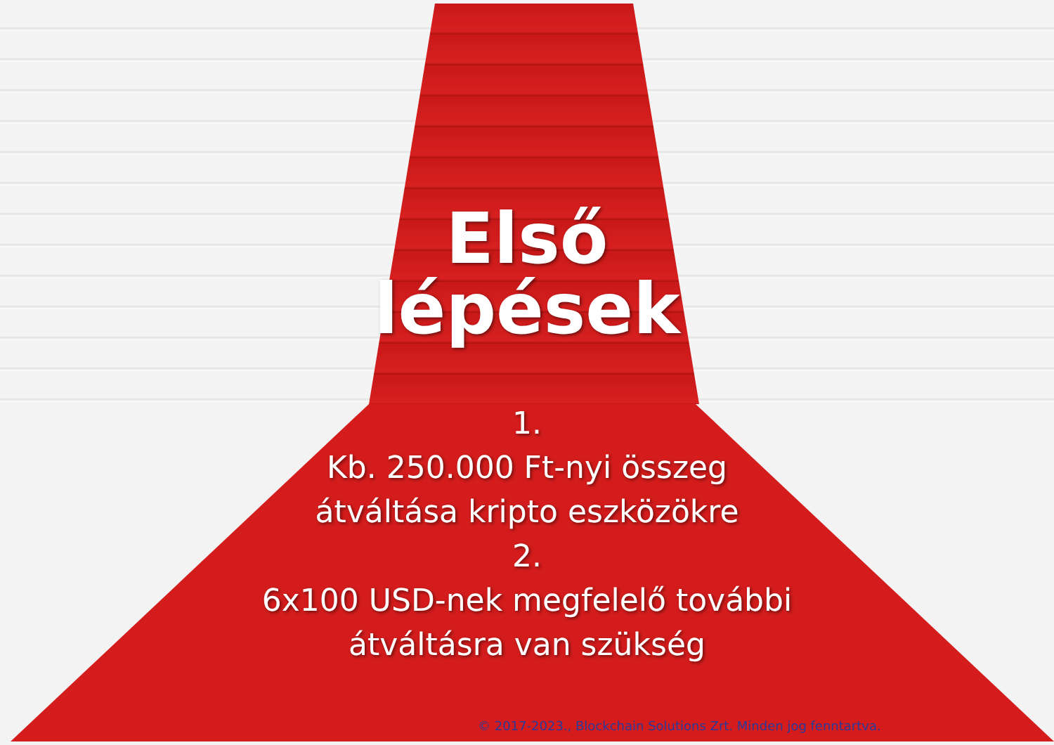Első
lépések
1.
Kb. 250.000 Ft-nyi összeg
átváltása kripto eszközökre
2.
6x100 USD-nek megfelelő további
átváltásra van szükség
© 2017-2023., Blockchain Solutions Zrt. Minden jog fenntartva.